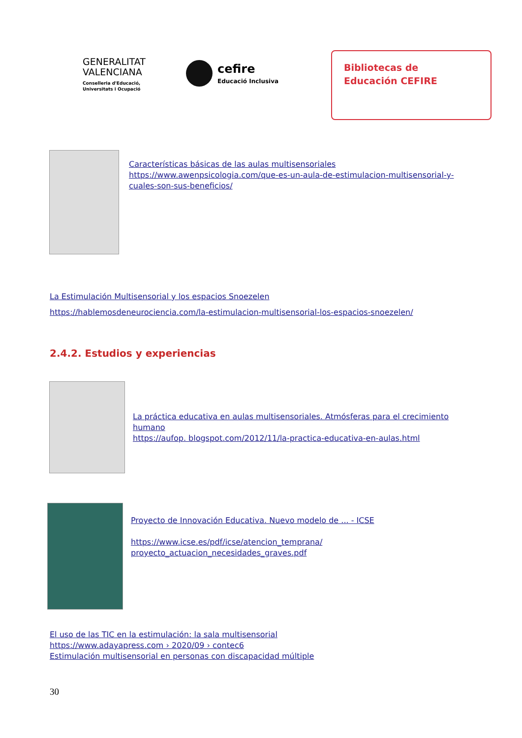GENERALITAT
VALENCIANA
Conselleria d'Educació,
Universitats i Ocupació
cefire
Educació Inclusiva
Bibliotecas de
Educación CEFIRE
Características básicas de las aulas multisensoriales
https://www.awenpsicologia.com/que-es-un-aula-de-estimulacion-multisensorial-y-cuales-son-sus-beneficios/
La Estimulación Multisensorial y los espacios Snoezelen
https://hablemosdeneurociencia.com/la-estimulacion-multisensorial-los-espacios-snoezelen/
2.4.2. Estudios y experiencias
La práctica educativa en aulas multisensoriales. Atmósferas para el crecimiento humano
https://aufop. blogspot.com/2012/11/la-practica-educativa-en-aulas.html
Proyecto de Innovación Educativa. Nuevo modelo de ... - ICSE
https://www.icse.es/pdf/icse/atencion_temprana/
proyecto_actuacion_necesidades_graves.pdf
El uso de las TIC en la estimulación: la sala multisensorial
https://www.adayapress.com › 2020/09 › contec6
Estimulación multisensorial en personas con discapacidad múltiple
30